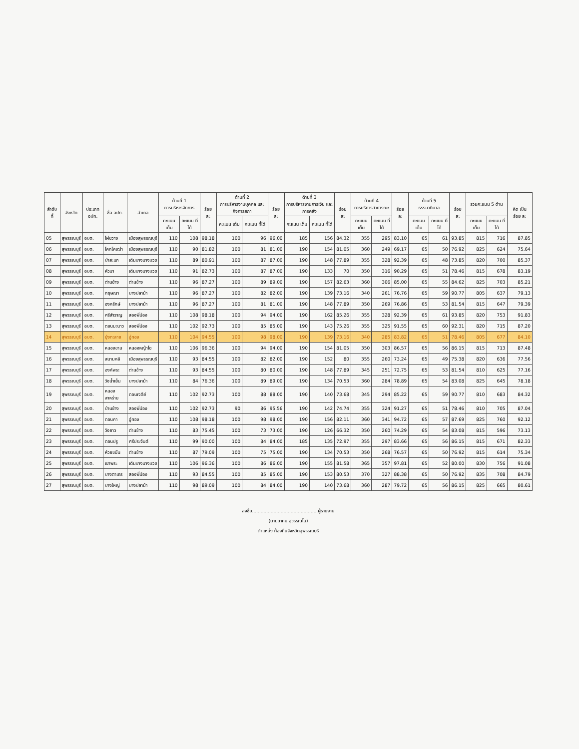| ลำดับ ที่ | จังหวัด | ประเภทอปท. | ชื่อ อปท. | อำเภอ | ด้านที่ 1 การบริหารจัดการ | | ร้อย ละ | ด้านที่ 2 การบริหารงานบุคคล และกิจการสภา | | ร้อย ละ | ด้านที่ 3 การบริหารงานการเงิน และการคลัง | | ร้อย ละ | ด้านที่ 4 การบริการสาธารณะ | | ร้อย ละ | ด้านที่ 5 ธรรมาภิบาล | | ร้อย ละ | รวมคะแนน 5 ด้าน | | คิด เป็น ร้อย ละ |
| --- | --- | --- | --- | --- | --- | --- | --- | --- | --- | --- | --- | --- | --- | --- | --- | --- | --- | --- | --- | --- | --- | --- |
| | | | | | คะแนน เต็ม | คะแนน ที่ได้ | | คะแนน เต็ม | คะแนน ที่ได้ | | คะแนน เต็ม | คะแนน ที่ได้ | | คะแนน เต็ม | คะแนน ที่ได้ | | คะแนน เต็ม | คะแนน ที่ได้ | | คะแนน เต็ม | คะแนน ที่ได้ | |
| 05 | สุพรรณบุรี | อบต. | ไผ่ขวาง | เมืองสุพรรณบุรี | 110 | 108 | 98.18 | 100 | 96 | 96.00 | 185 | 156 | 84.32 | 355 | 295 | 83.10 | 65 | 61 | 93.85 | 815 | 716 | 87.85 |
| 06 | สุพรรณบุรี | อบต. | โคกโคเฒ่า | เมืองสุพรรณบุรี | 110 | 90 | 81.82 | 100 | 81 | 81.00 | 190 | 154 | 81.05 | 360 | 249 | 69.17 | 65 | 50 | 76.92 | 825 | 624 | 75.64 |
| 07 | สุพรรณบุรี | อบต. | ป่าสะแก | เดิมบางนางบวช | 110 | 89 | 80.91 | 100 | 87 | 87.00 | 190 | 148 | 77.89 | 355 | 328 | 92.39 | 65 | 48 | 73.85 | 820 | 700 | 85.37 |
| 08 | สุพรรณบุรี | อบต. | หัวนา | เดิมบางนางบวช | 110 | 91 | 82.73 | 100 | 87 | 87.00 | 190 | 133 | 70 | 350 | 316 | 90.29 | 65 | 51 | 78.46 | 815 | 678 | 83.19 |
| 09 | สุพรรณบุรี | อบต. | ด่านช้าง | ด่านช้าง | 110 | 96 | 87.27 | 100 | 89 | 89.00 | 190 | 157 | 82.63 | 360 | 306 | 85.00 | 65 | 55 | 84.62 | 825 | 703 | 85.21 |
| 10 | สุพรรณบุรี | อบต. | กฤษณา | บางปลาม้า | 110 | 96 | 87.27 | 100 | 82 | 82.00 | 190 | 139 | 73.16 | 340 | 261 | 76.76 | 65 | 59 | 90.77 | 805 | 637 | 79.13 |
| 11 | สุพรรณบุรี | อบต. | องครักษ์ | บางปลาม้า | 110 | 96 | 87.27 | 100 | 81 | 81.00 | 190 | 148 | 77.89 | 350 | 269 | 76.86 | 65 | 53 | 81.54 | 815 | 647 | 79.39 |
| 12 | สุพรรณบุรี | อบต. | ศรีสำราญ | สองพี่น้อง | 110 | 108 | 98.18 | 100 | 94 | 94.00 | 190 | 162 | 85.26 | 355 | 328 | 92.39 | 65 | 61 | 93.85 | 820 | 753 | 91.83 |
| 13 | สุพรรณบุรี | อบต. | ดอนมะนาว | สองพี่น้อง | 110 | 102 | 92.73 | 100 | 85 | 85.00 | 190 | 143 | 75.26 | 355 | 325 | 91.55 | 65 | 60 | 92.31 | 820 | 715 | 87.20 |
| 14 | สุพรรณบุรี | อบต. | ยุ้งทะลาย | อู่ทอง | 110 | 104 | 94.55 | 100 | 98 | 98.00 | 190 | 139 | 73.16 | 340 | 285 | 83.82 | 65 | 51 | 78.46 | 805 | 677 | 84.10 |
| 15 | สุพรรณบุรี | อบต. | หนองขาม | หนองหญ้าไซ | 110 | 106 | 96.36 | 100 | 94 | 94.00 | 190 | 154 | 81.05 | 350 | 303 | 86.57 | 65 | 56 | 86.15 | 815 | 713 | 87.48 |
| 16 | สุพรรณบุรี | อบต. | สนามคลี | เมืองสุพรรณบุรี | 110 | 93 | 84.55 | 100 | 82 | 82.00 | 190 | 152 | 80 | 355 | 260 | 73.24 | 65 | 49 | 75.38 | 820 | 636 | 77.56 |
| 17 | สุพรรณบุรี | อบต. | องค์พระ | ด่านช้าง | 110 | 93 | 84.55 | 100 | 80 | 80.00 | 190 | 148 | 77.89 | 345 | 251 | 72.75 | 65 | 53 | 81.54 | 810 | 625 | 77.16 |
| 18 | สุพรรณบุรี | อบต. | วังน้ำเย็น | บางปลาม้า | 110 | 84 | 76.36 | 100 | 89 | 89.00 | 190 | 134 | 70.53 | 360 | 284 | 78.89 | 65 | 54 | 83.08 | 825 | 645 | 78.18 |
| 19 | สุพรรณบุรี | อบต. | หนองสาหร่าย | ดอนเจดีย์ | 110 | 102 | 92.73 | 100 | 88 | 88.00 | 190 | 140 | 73.68 | 345 | 294 | 85.22 | 65 | 59 | 90.77 | 810 | 683 | 84.32 |
| 20 | สุพรรณบุรี | อบต. | บ้านช้าง | สองพี่น้อง | 110 | 102 | 92.73 | 90 | 86 | 95.56 | 190 | 142 | 74.74 | 355 | 324 | 91.27 | 65 | 51 | 78.46 | 810 | 705 | 87.04 |
| 21 | สุพรรณบุรี | อบต. | ดอนคา | อู่ทอง | 110 | 108 | 98.18 | 100 | 98 | 98.00 | 190 | 156 | 82.11 | 360 | 341 | 94.72 | 65 | 57 | 87.69 | 825 | 760 | 92.12 |
| 22 | สุพรรณบุรี | อบต. | วังยาว | ด่านช้าง | 110 | 83 | 75.45 | 100 | 73 | 73.00 | 190 | 126 | 66.32 | 350 | 260 | 74.29 | 65 | 54 | 83.08 | 815 | 596 | 73.13 |
| 23 | สุพรรณบุรี | อบต. | ดอนปรู | ศรีประจันต์ | 110 | 99 | 90.00 | 100 | 84 | 84.00 | 185 | 135 | 72.97 | 355 | 297 | 83.66 | 65 | 56 | 86.15 | 815 | 671 | 82.33 |
| 24 | สุพรรณบุรี | อบต. | ห้วยขมิ้น | ด่านช้าง | 110 | 87 | 79.09 | 100 | 75 | 75.00 | 190 | 134 | 70.53 | 350 | 268 | 76.57 | 65 | 50 | 76.92 | 815 | 614 | 75.34 |
| 25 | สุพรรณบุรี | อบต. | เขาพระ | เดิมบางนางบวช | 110 | 106 | 96.36 | 100 | 86 | 86.00 | 190 | 155 | 81.58 | 365 | 357 | 97.81 | 65 | 52 | 80.00 | 830 | 756 | 91.08 |
| 26 | สุพรรณบุรี | อบต. | บางตาเถร | สองพี่น้อง | 110 | 93 | 84.55 | 100 | 85 | 85.00 | 190 | 153 | 80.53 | 370 | 327 | 88.38 | 65 | 50 | 76.92 | 835 | 708 | 84.79 |
| 27 | สุพรรณบุรี | อบต. | บางใหญ่ | บางปลาม้า | 110 | 98 | 89.09 | 100 | 84 | 84.00 | 190 | 140 | 73.68 | 360 | 287 | 79.72 | 65 | 56 | 86.15 | 825 | 665 | 80.61 |
ลงชื่อ..............................................ผู้รายงาน
(นายอาคม สุวรรณโน)
ตำแหน่ง ท้องถิ่นจังหวัดสุพรรณบุรี